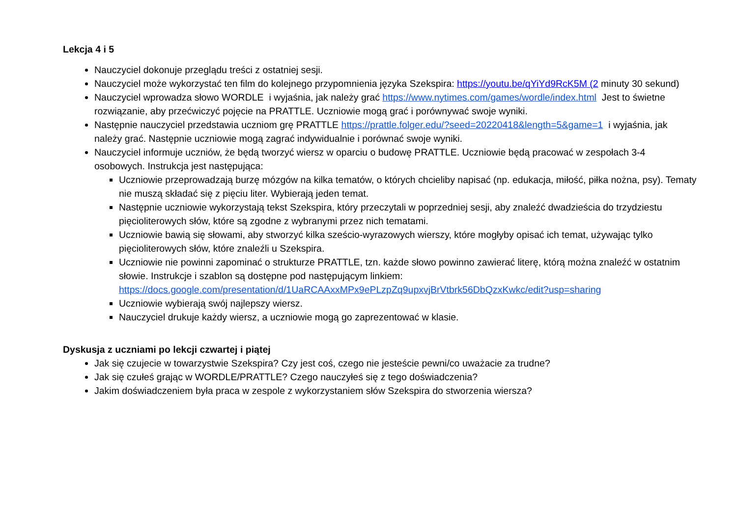Lekcja 4 i 5
Nauczyciel dokonuje przeglądu treści z ostatniej sesji.
Nauczyciel może wykorzystać ten film do kolejnego przypomnienia języka Szekspira: https://youtu.be/qYiYd9RcK5M (2 minuty 30 sekund)
Nauczyciel wprowadza słowo WORDLE i wyjaśnia, jak należy grać https://www.nytimes.com/games/wordle/index.html Jest to świetne rozwiązanie, aby przećwiczyć pojęcie na PRATTLE. Uczniowie mogą grać i porównywać swoje wyniki.
Następnie nauczyciel przedstawia uczniom grę PRATTLE https://prattle.folger.edu/?seed=20220418&length=5&game=1 i wyjaśnia, jak należy grać. Następnie uczniowie mogą zagrać indywidualnie i porównać swoje wyniki.
Nauczyciel informuje uczniów, że będą tworzyć wiersz w oparciu o budowę PRATTLE. Uczniowie będą pracować w zespołach 3-4 osobowych. Instrukcja jest następująca:
Uczniowie przeprowadzają burzę mózgów na kilka tematów, o których chcieliby napisać (np. edukacja, miłość, piłka nożna, psy). Tematy nie muszą składać się z pięciu liter. Wybierają jeden temat.
Następnie uczniowie wykorzystają tekst Szekspira, który przeczytali w poprzedniej sesji, aby znaleźć dwadzieścia do trzydziestu pięcioliterowych słów, które są zgodne z wybranymi przez nich tematami.
Uczniowie bawią się słowami, aby stworzyć kilka sześcio-wyrazowych wierszy, które mogłyby opisać ich temat, używając tylko pięcioliterowych słów, które znaleźli u Szekspira.
Uczniowie nie powinni zapominać o strukturze PRATTLE, tzn. każde słowo powinno zawierać literę, którą można znaleźć w ostatnim słowie. Instrukcje i szablon są dostępne pod następującym linkiem: https://docs.google.com/presentation/d/1UaRCAAxxMPx9ePLzpZq9upxvjBrVtbrk56DbQzxKwkc/edit?usp=sharing
Uczniowie wybierają swój najlepszy wiersz.
Nauczyciel drukuje każdy wiersz, a uczniowie mogą go zaprezentować w klasie.
Dyskusja z uczniami po lekcji czwartej i piątej
Jak się czujecie w towarzystwie Szekspira? Czy jest coś, czego nie jesteście pewni/co uważacie za trudne?
Jak się czułeś grając w WORDLE/PRATTLE? Czego nauczyłeś się z tego doświadczenia?
Jakim doświadczeniem była praca w zespole z wykorzystaniem słów Szekspira do stworzenia wiersza?